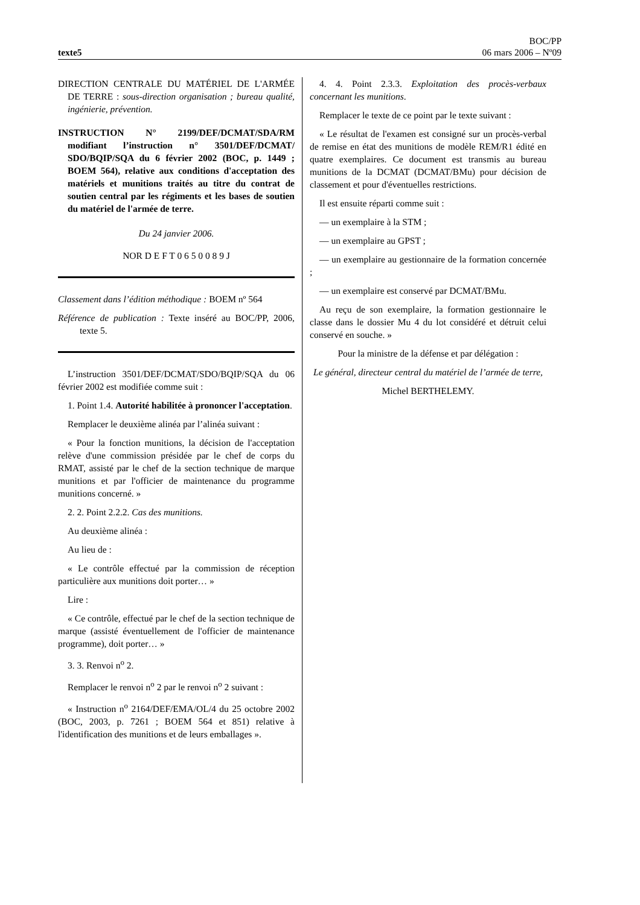texte5
BOC/PP
06 mars 2006 – Nº09
DIRECTION CENTRALE DU MATÉRIEL DE L'ARMÉE DE TERRE : sous-direction organisation ; bureau qualité, ingénierie, prévention.
INSTRUCTION N° 2199/DEF/DCMAT/SDA/RM modifiant l’instruction n° 3501/DEF/DCMAT/ SDO/BQIP/SQA du 6 février 2002 (BOC, p. 1449 ; BOEM 564), relative aux conditions d'acceptation des matériels et munitions traités au titre du contrat de soutien central par les régiments et les bases de soutien du matériel de l'armée de terre.
Du 24 janvier 2006.
NOR D E F T 0 6 5 0 0 8 9 J
Classement dans l’édition méthodique : BOEM nº 564
Référence de publication : Texte inséré au BOC/PP, 2006, texte 5.
L’instruction 3501/DEF/DCMAT/SDO/BQIP/SQA du 06 février 2002 est modifiée comme suit :
1. Point 1.4. Autorité habilitée à prononcer l'acceptation.
Remplacer le deuxième alinéa par l’alinéa suivant :
« Pour la fonction munitions, la décision de l'acceptation relève d'une commission présidée par le chef de corps du RMAT, assisté par le chef de la section technique de marque munitions et par l'officier de maintenance du programme munitions concerné. »
2. 2. Point 2.2.2. Cas des munitions.
Au deuxième alinéa :
Au lieu de :
« Le contrôle effectué par la commission de réception particulière aux munitions doit porter… »
Lire :
« Ce contrôle, effectué par le chef de la section technique de marque (assisté éventuellement de l'officier de maintenance programme), doit porter… »
3. 3. Renvoi n<sup>o</sup> 2.
Remplacer le renvoi n<sup>o</sup> 2 par le renvoi n<sup>o</sup> 2 suivant :
« Instruction n<sup>o</sup> 2164/DEF/EMA/OL/4 du 25 octobre 2002 (BOC, 2003, p. 7261 ; BOEM 564 et 851) relative à l'identification des munitions et de leurs emballages ».
4. 4. Point 2.3.3. Exploitation des procès-verbaux concernant les munitions.
Remplacer le texte de ce point par le texte suivant :
« Le résultat de l'examen est consigné sur un procès-verbal de remise en état des munitions de modèle REM/R1 édité en quatre exemplaires. Ce document est transmis au bureau munitions de la DCMAT (DCMAT/BMu) pour décision de classement et pour d'éventuelles restrictions.
Il est ensuite réparti comme suit :
— un exemplaire à la STM ;
— un exemplaire au GPST ;
— un exemplaire au gestionnaire de la formation concernée ;
— un exemplaire est conservé par DCMAT/BMu.
Au reçu de son exemplaire, la formation gestionnaire le classe dans le dossier Mu 4 du lot considéré et détruit celui conservé en souche. »
Pour la ministre de la défense et par délégation :
Le général, directeur central du matériel de l’armée de terre,
Michel BERTHELEMY.